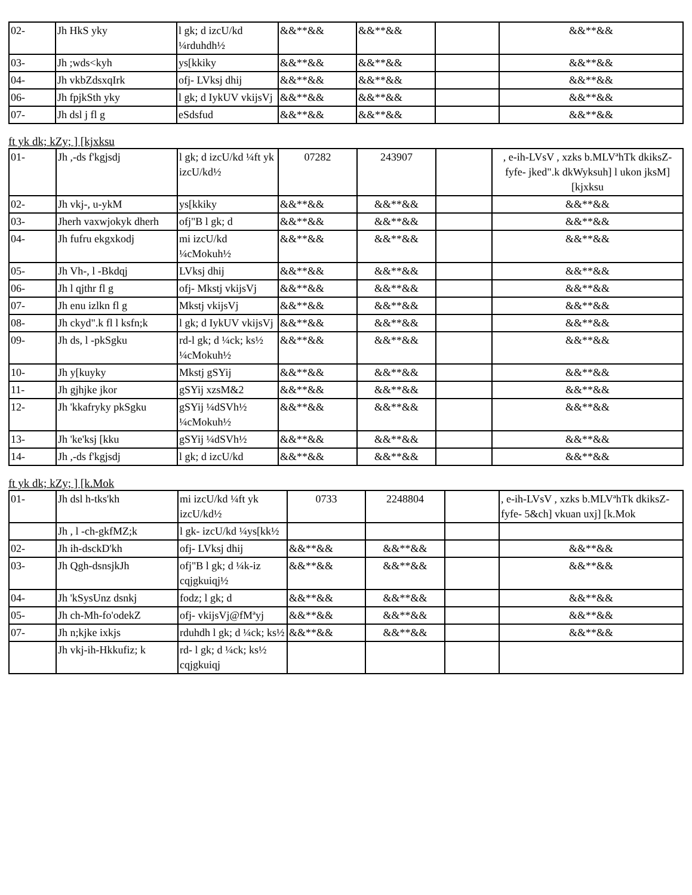| 02- | Jh HkS yky | l gk; d izcU/kd ¼rduhdh½ | &&**&& | &&**&& | | &&**&& |
| 03- | Jh ;wds<kyh | ys[kkiky | &&**&& | &&**&& | | &&**&& |
| 04- | Jh vkbZdsxqIrk | ofj- LVksj dhij | &&**&& | &&**&& | | &&**&& |
| 06- | Jh fpjkSth yky | l gk; d IykUV vkijsVj | &&**&& | &&**&& | | &&**&& |
| 07- | Jh dsl j fl g | eSdsfud | &&**&& | &&**&& | | &&**&& |
ft yk dk; kZy; ] [kjxksu
| 01- | Jh ,-ds f'kgjsdj | l gk; d izcU/kd ¼ft yk izcU/kd½ | 07282 | 243907 | | , e-ih-LVsV , xzks b.MLVªhTk dkiksZ- fyfe- jked".k dkWyksuh] l ukon jksM] [kjxksu |
| 02- | Jh vkj-, u-ykM | ys[kkiky | &&**&& | &&**&& | | &&**&& |
| 03- | Jherh vaxwjokyk dherh | ofj"B l gk; d | &&**&& | &&**&& | | &&**&& |
| 04- | Jh fufru ekgxkodj | mi izcU/kd ¼cMokuh½ | &&**&& | &&**&& | | &&**&& |
| 05- | Jh Vh-, l -Bkdqj | LVksj dhij | &&**&& | &&**&& | | &&**&& |
| 06- | Jh l qjthr fl g | ofj- Mkstj vkijsVj | &&**&& | &&**&& | | &&**&& |
| 07- | Jh enu izlkn fl g | Mkstj vkijsVj | &&**&& | &&**&& | | &&**&& |
| 08- | Jh ckyd".k fl l ksfn;k | l gk; d IykUV vkijsVj | &&**&& | &&**&& | | &&**&& |
| 09- | Jh ds, l -pkSgku | rd-l gk; d ¼ck; ks½ ¼cMokuh½ | &&**&& | &&**&& | | &&**&& |
| 10- | Jh y[kuyky | Mkstj gSYij | &&**&& | &&**&& | | &&**&& |
| 11- | Jh gjhjke jkor | gSYij xzsM&2 | &&**&& | &&**&& | | &&**&& |
| 12- | Jh 'kkafryky pkSgku | gSYij ¼dSVh½ ¼cMokuh½ | &&**&& | &&**&& | | &&**&& |
| 13- | Jh 'ke'ksj [kku | gSYij ¼dSVh½ | &&**&& | &&**&& | | &&**&& |
| 14- | Jh ,-ds f'kgjsdj | l gk; d izcU/kd | &&**&& | &&**&& | | &&**&& |
ft yk dk; kZy; ] [k.Mok
| 01- | Jh dsl h-tks'kh | mi izcU/kd ¼ft yk izcU/kd½ | 0733 | 2248804 | | , e-ih-LVsV , xzks b.MLVªhTk dkiksZ- fyfe- 5&ch] vkuan uxj] [k.Mok |
| | Jh , l -ch-gkfMZ;k | l gk- izcU/kd ¼ys[kk½ | | | | |
| 02- | Jh ih-dsckD'kh | ofj- LVksj dhij | &&**&& | &&**&& | | &&**&& |
| 03- | Jh Qgh-dsnsjkJh | ofj"B l gk; d ¼k-iz cqjgkuiqj½ | &&**&& | &&**&& | | &&**&& |
| 04- | Jh 'kSysUnz dsnkj | fodz; l gk; d | &&**&& | &&**&& | | &&**&& |
| 05- | Jh ch-Mh-fo'odekZ | ofj- vkijsVj@fMªyj | &&**&& | &&**&& | | &&**&& |
| 07- | Jh n;kjke ixkjs | rduhdh l gk; d ¼ck; ks½ | &&**&& | &&**&& | | &&**&& |
| | Jh vkj-ih-Hkkufiz; k | rd- l gk; d ¼ck; ks½ cqjgkuiqj | | | | |